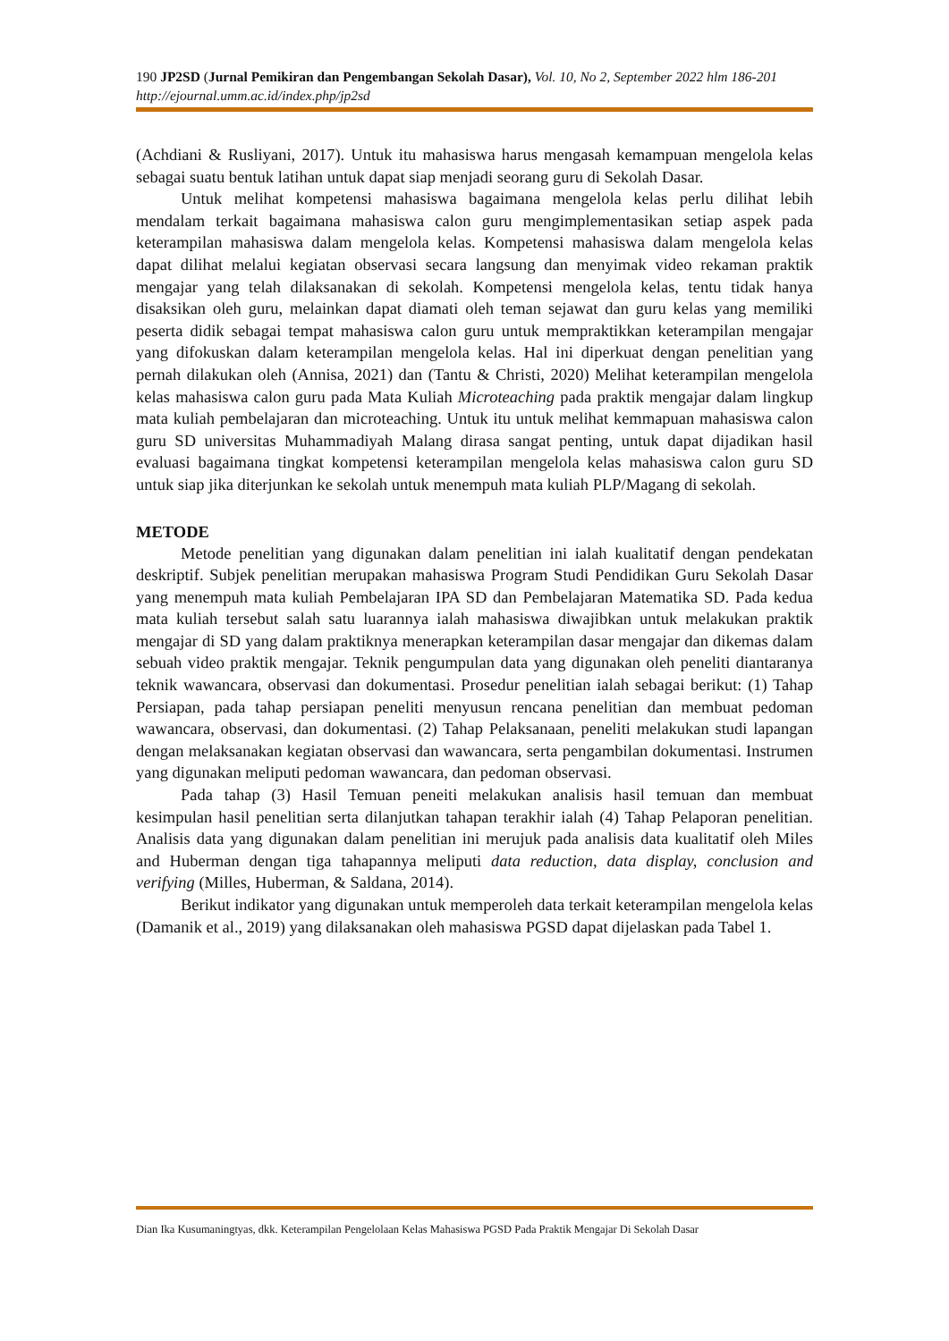190 JP2SD (Jurnal Pemikiran dan Pengembangan Sekolah Dasar), Vol. 10, No 2, September 2022 hlm 186-201
http://ejournal.umm.ac.id/index.php/jp2sd
(Achdiani & Rusliyani, 2017). Untuk itu mahasiswa harus mengasah kemampuan mengelola kelas sebagai suatu bentuk latihan untuk dapat siap menjadi seorang guru di Sekolah Dasar.
Untuk melihat kompetensi mahasiswa bagaimana mengelola kelas perlu dilihat lebih mendalam terkait bagaimana mahasiswa calon guru mengimplementasikan setiap aspek pada keterampilan mahasiswa dalam mengelola kelas. Kompetensi mahasiswa dalam mengelola kelas dapat dilihat melalui kegiatan observasi secara langsung dan menyimak video rekaman praktik mengajar yang telah dilaksanakan di sekolah. Kompetensi mengelola kelas, tentu tidak hanya disaksikan oleh guru, melainkan dapat diamati oleh teman sejawat dan guru kelas yang memiliki peserta didik sebagai tempat mahasiswa calon guru untuk mempraktikkan keterampilan mengajar yang difokuskan dalam keterampilan mengelola kelas. Hal ini diperkuat dengan penelitian yang pernah dilakukan oleh (Annisa, 2021) dan (Tantu & Christi, 2020) Melihat keterampilan mengelola kelas mahasiswa calon guru pada Mata Kuliah Microteaching pada praktik mengajar dalam lingkup mata kuliah pembelajaran dan microteaching. Untuk itu untuk melihat kemmapuan mahasiswa calon guru SD universitas Muhammadiyah Malang dirasa sangat penting, untuk dapat dijadikan hasil evaluasi bagaimana tingkat kompetensi keterampilan mengelola kelas mahasiswa calon guru SD untuk siap jika diterjunkan ke sekolah untuk menempuh mata kuliah PLP/Magang di sekolah.
METODE
Metode penelitian yang digunakan dalam penelitian ini ialah kualitatif dengan pendekatan deskriptif. Subjek penelitian merupakan mahasiswa Program Studi Pendidikan Guru Sekolah Dasar yang menempuh mata kuliah Pembelajaran IPA SD dan Pembelajaran Matematika SD. Pada kedua mata kuliah tersebut salah satu luarannya ialah mahasiswa diwajibkan untuk melakukan praktik mengajar di SD yang dalam praktiknya menerapkan keterampilan dasar mengajar dan dikemas dalam sebuah video praktik mengajar. Teknik pengumpulan data yang digunakan oleh peneliti diantaranya teknik wawancara, observasi dan dokumentasi. Prosedur penelitian ialah sebagai berikut: (1) Tahap Persiapan, pada tahap persiapan peneliti menyusun rencana penelitian dan membuat pedoman wawancara, observasi, dan dokumentasi. (2) Tahap Pelaksanaan, peneliti melakukan studi lapangan dengan melaksanakan kegiatan observasi dan wawancara, serta pengambilan dokumentasi. Instrumen yang digunakan meliputi pedoman wawancara, dan pedoman observasi.
Pada tahap (3) Hasil Temuan peneiti melakukan analisis hasil temuan dan membuat kesimpulan hasil penelitian serta dilanjutkan tahapan terakhir ialah (4) Tahap Pelaporan penelitian. Analisis data yang digunakan dalam penelitian ini merujuk pada analisis data kualitatif oleh Miles and Huberman dengan tiga tahapannya meliputi data reduction, data display, conclusion and verifying (Milles, Huberman, & Saldana, 2014).
Berikut indikator yang digunakan untuk memperoleh data terkait keterampilan mengelola kelas (Damanik et al., 2019) yang dilaksanakan oleh mahasiswa PGSD dapat dijelaskan pada Tabel 1.
Dian Ika Kusumaningtyas, dkk. Keterampilan Pengelolaan Kelas Mahasiswa PGSD Pada Praktik Mengajar Di Sekolah Dasar